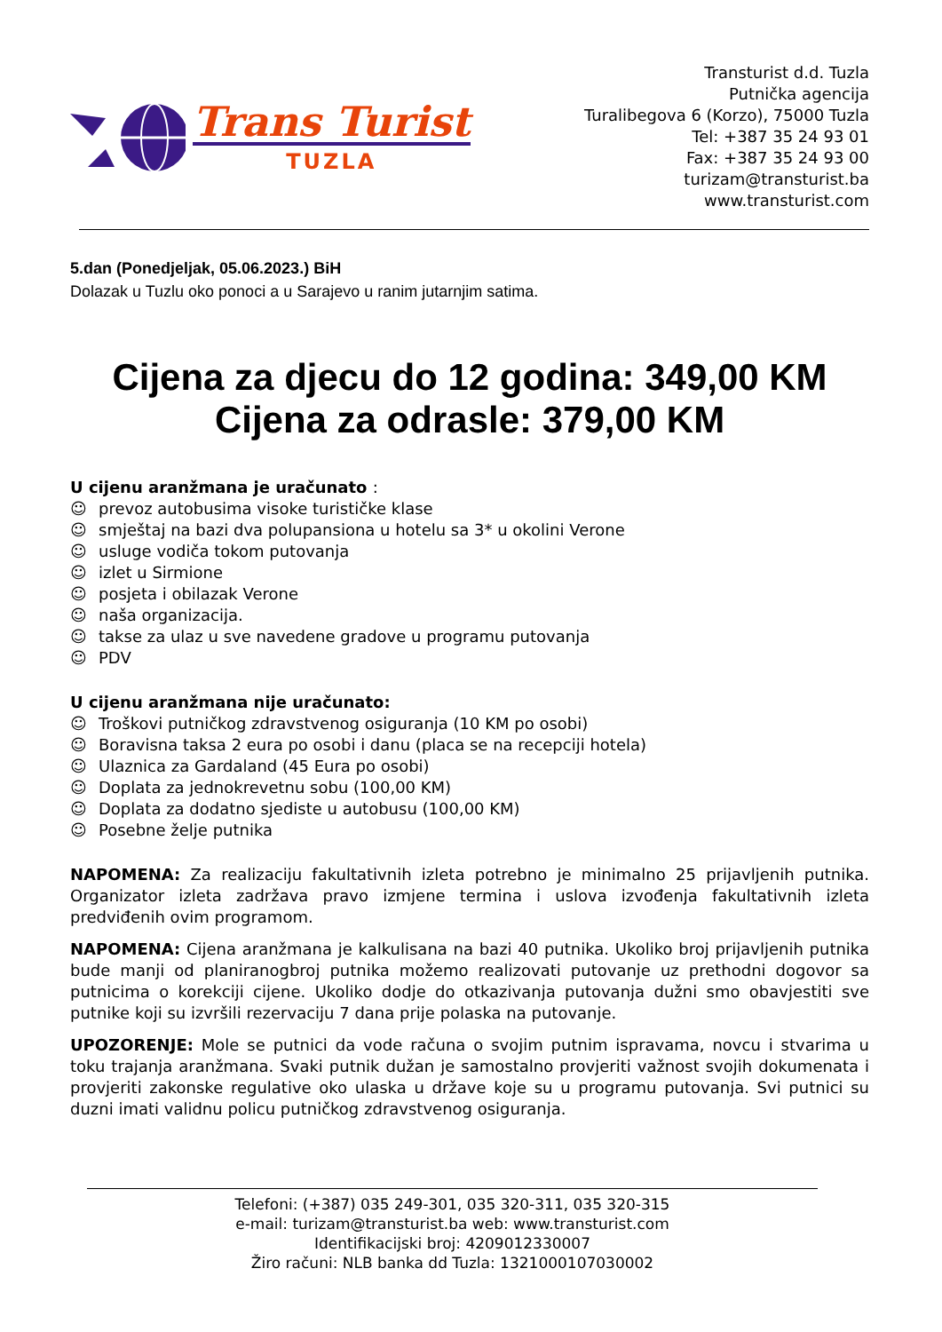Trans Turist
TUZLA
Transturist d.d. Tuzla
Putnička agencija
Turalibegova 6 (Korzo), 75000 Tuzla
Tel: +387 35 24 93 01
Fax: +387 35 24 93 00
turizam@transturist.ba
www.transturist.com
5.dan (Ponedjeljak, 05.06.2023.) BiH
Dolazak u Tuzlu oko ponoci a u Sarajevo u ranim jutarnjim satima.
Cijena za djecu do 12 godina: 349,00 KM
Cijena za odrasle: 379,00 KM
U cijenu aranžmana je uračunato :
☺ prevoz autobusima visoke turističke klase
☺ smještaj na bazi dva polupansiona u hotelu sa 3* u okolini Verone
☺ usluge vodiča tokom putovanja
☺ izlet u Sirmione
☺ posjeta i obilazak Verone
☺ naša organizacija.
☺ takse za ulaz u sve navedene gradove u programu putovanja
☺ PDV
U cijenu aranžmana nije uračunato:
☺ Troškovi putničkog zdravstvenog osiguranja (10 KM po osobi)
☺ Boravisna taksa 2 eura po osobi i danu (placa se na recepciji hotela)
☺ Ulaznica za Gardaland (45 Eura po osobi)
☺ Doplata za jednokrevetnu sobu (100,00 KM)
☺ Doplata za dodatno sjediste u autobusu (100,00 KM)
☺ Posebne želje putnika
NAPOMENA: Za realizaciju fakultativnih izleta potrebno je minimalno 25 prijavljenih putnika. Organizator izleta zadržava pravo izmjene termina i uslova izvođenja fakultativnih izleta predviđenih ovim programom.
NAPOMENA: Cijena aranžmana je kalkulisana na bazi 40 putnika. Ukoliko broj prijavljenih putnika bude manji od planiranogbroj putnika možemo realizovati putovanje uz prethodni dogovor sa putnicima o korekciji cijene. Ukoliko dodje do otkazivanja putovanja dužni smo obavjestiti sve putnike koji su izvršili rezervaciju 7 dana prije polaska na putovanje.
UPOZORENJE: Mole se putnici da vode računa o svojim putnim ispravama, novcu i stvarima u toku trajanja aranžmana. Svaki putnik dužan je samostalno provjeriti važnost svojih dokumenata i provjeriti zakonske regulative oko ulaska u države koje su u programu putovanja. Svi putnici su duzni imati validnu policu putničkog zdravstvenog osiguranja.
Telefoni: (+387) 035 249-301, 035 320-311, 035 320-315
e-mail: turizam@transturist.ba web: www.transturist.com
Identifikacijski broj: 4209012330007
Žiro računi: NLB banka dd Tuzla: 1321000107030002